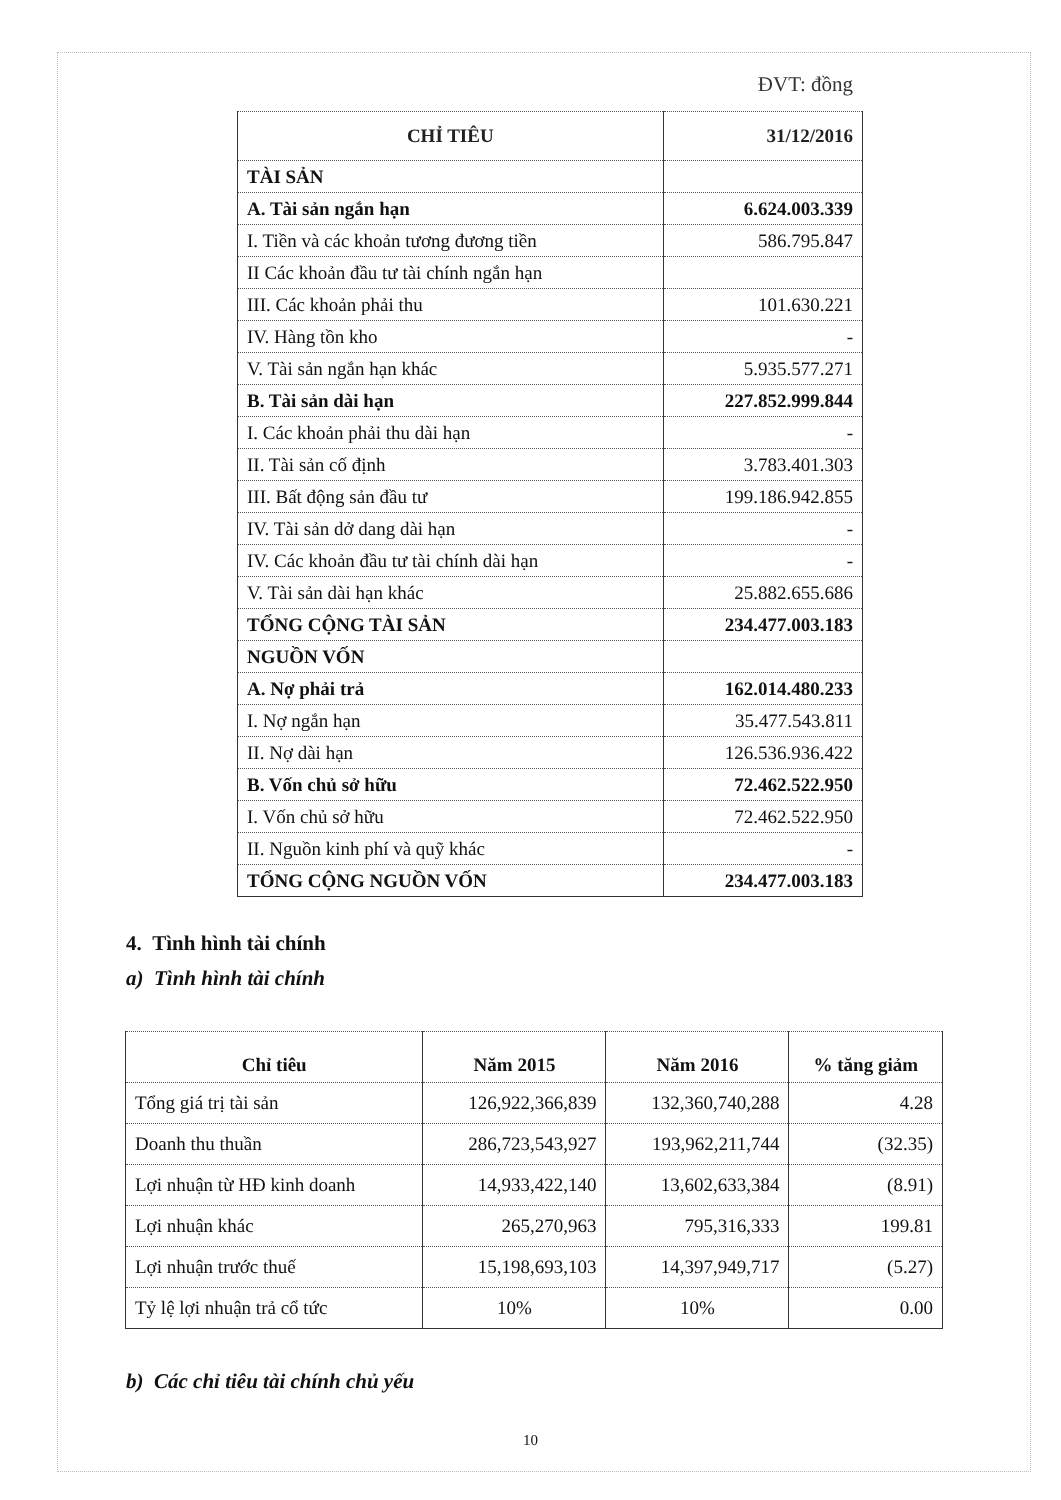ĐVT: đồng
| CHỈ TIÊU | 31/12/2016 |
| --- | --- |
| TÀI SẢN | |
| A. Tài sản ngắn hạn | 6.624.003.339 |
| I. Tiền và các khoản tương đương tiền | 586.795.847 |
| II Các khoản đầu tư tài chính ngắn hạn | |
| III. Các khoản phải thu | 101.630.221 |
| IV. Hàng tồn kho | - |
| V. Tài sản ngắn hạn khác | 5.935.577.271 |
| B. Tài sản dài hạn | 227.852.999.844 |
| I. Các khoản phải thu dài hạn | - |
| II. Tài sản cố định | 3.783.401.303 |
| III. Bất động sản đầu tư | 199.186.942.855 |
| IV. Tài sản dở dang dài hạn | - |
| IV. Các khoản đầu tư tài chính dài hạn | - |
| V. Tài sản dài hạn khác | 25.882.655.686 |
| TỔNG CỘNG TÀI SẢN | 234.477.003.183 |
| NGUỒN VỐN | |
| A. Nợ phải trả | 162.014.480.233 |
| I. Nợ ngắn hạn | 35.477.543.811 |
| II. Nợ dài hạn | 126.536.936.422 |
| B. Vốn chủ sở hữu | 72.462.522.950 |
| I. Vốn chủ sở hữu | 72.462.522.950 |
| II. Nguồn kinh phí và quỹ khác | - |
| TỔNG CỘNG NGUỒN VỐN | 234.477.003.183 |
4. Tình hình tài chính
a) Tình hình tài chính
| Chỉ tiêu | Năm 2015 | Năm 2016 | % tăng giảm |
| --- | --- | --- | --- |
| Tổng giá trị tài sản | 126,922,366,839 | 132,360,740,288 | 4.28 |
| Doanh thu thuần | 286,723,543,927 | 193,962,211,744 | (32.35) |
| Lợi nhuận từ HĐ kinh doanh | 14,933,422,140 | 13,602,633,384 | (8.91) |
| Lợi nhuận khác | 265,270,963 | 795,316,333 | 199.81 |
| Lợi nhuận trước thuế | 15,198,693,103 | 14,397,949,717 | (5.27) |
| Tỷ lệ lợi nhuận trả cổ tức | 10% | 10% | 0.00 |
b) Các chỉ tiêu tài chính chủ yếu
10